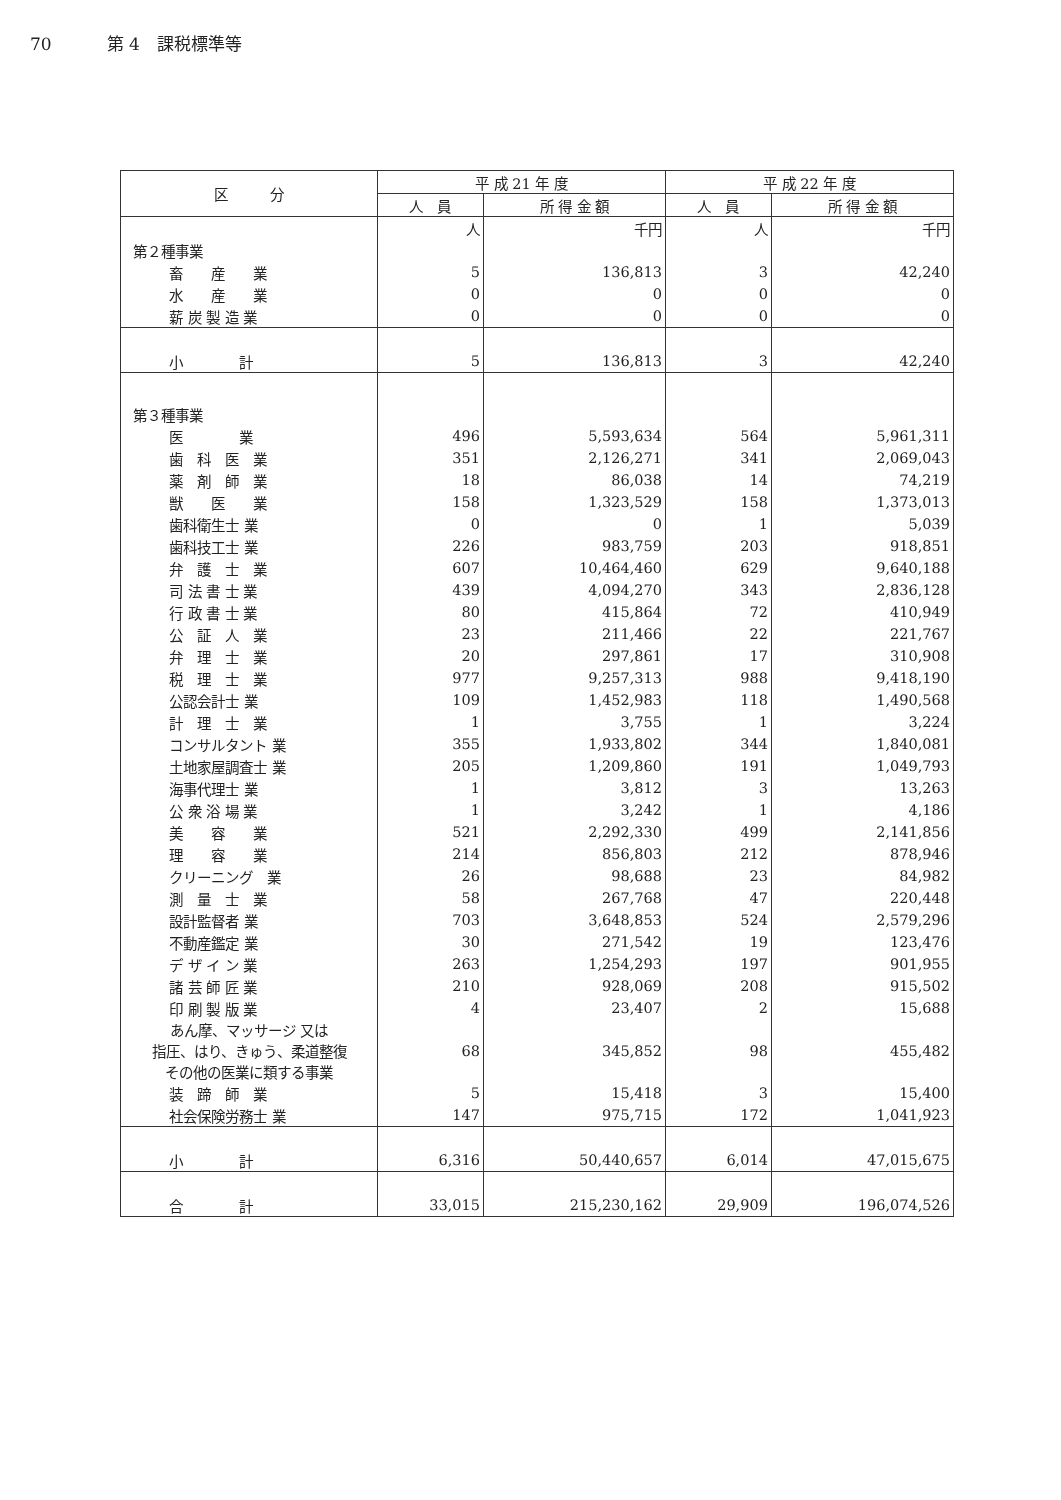70 第 4　課税標準等
| 区 分 | 平 成 21 年 度 | | 平 成 22 年 度 | |
| --- | --- | --- | --- | --- |
| | 人 員 | 所 得 金 額 | 人 員 | 所 得 金 額 |
| | 人 | 千円 | 人 | 千円 |
| 第２種事業 | | | | |
| 畜 産 業 | 5 | 136,813 | 3 | 42,240 |
| 水 産 業 | 0 | 0 | 0 | 0 |
| 薪 炭 製 造 業 | 0 | 0 | 0 | 0 |
| 小 計 | 5 | 136,813 | 3 | 42,240 |
| 第３種事業 | | | | |
| 医 業 | 496 | 5,593,634 | 564 | 5,961,311 |
| 歯 科 医 業 | 351 | 2,126,271 | 341 | 2,069,043 |
| 薬 剤 師 業 | 18 | 86,038 | 14 | 74,219 |
| 獣 医 業 | 158 | 1,323,529 | 158 | 1,373,013 |
| 歯科衛生士 業 | 0 | 0 | 1 | 5,039 |
| 歯科技工士 業 | 226 | 983,759 | 203 | 918,851 |
| 弁 護 士 業 | 607 | 10,464,460 | 629 | 9,640,188 |
| 司 法 書 士 業 | 439 | 4,094,270 | 343 | 2,836,128 |
| 行 政 書 士 業 | 80 | 415,864 | 72 | 410,949 |
| 公 証 人 業 | 23 | 211,466 | 22 | 221,767 |
| 弁 理 士 業 | 20 | 297,861 | 17 | 310,908 |
| 税 理 士 業 | 977 | 9,257,313 | 988 | 9,418,190 |
| 公認会計士 業 | 109 | 1,452,983 | 118 | 1,490,568 |
| 計 理 士 業 | 1 | 3,755 | 1 | 3,224 |
| コンサルタント 業 | 355 | 1,933,802 | 344 | 1,840,081 |
| 土地家屋調査士 業 | 205 | 1,209,860 | 191 | 1,049,793 |
| 海事代理士 業 | 1 | 3,812 | 3 | 13,263 |
| 公 衆 浴 場 業 | 1 | 3,242 | 1 | 4,186 |
| 美 容 業 | 521 | 2,292,330 | 499 | 2,141,856 |
| 理 容 業 | 214 | 856,803 | 212 | 878,946 |
| クリーニング 業 | 26 | 98,688 | 23 | 84,982 |
| 測 量 士 業 | 58 | 267,768 | 47 | 220,448 |
| 設計監督者 業 | 703 | 3,648,853 | 524 | 2,579,296 |
| 不動産鑑定 業 | 30 | 271,542 | 19 | 123,476 |
| デ ザ イ ン 業 | 263 | 1,254,293 | 197 | 901,955 |
| 諸 芸 師 匠 業 | 210 | 928,069 | 208 | 915,502 |
| 印 刷 製 版 業 | 4 | 23,407 | 2 | 15,688 |
| あん摩、マッサージ 又は 指圧、はり、きゅう、柔道整復 その他の医業に類する事業 | 68 | 345,852 | 98 | 455,482 |
| 装 蹄 師 業 | 5 | 15,418 | 3 | 15,400 |
| 社会保険労務士 業 | 147 | 975,715 | 172 | 1,041,923 |
| 小 計 | 6,316 | 50,440,657 | 6,014 | 47,015,675 |
| 合 計 | 33,015 | 215,230,162 | 29,909 | 196,074,526 |